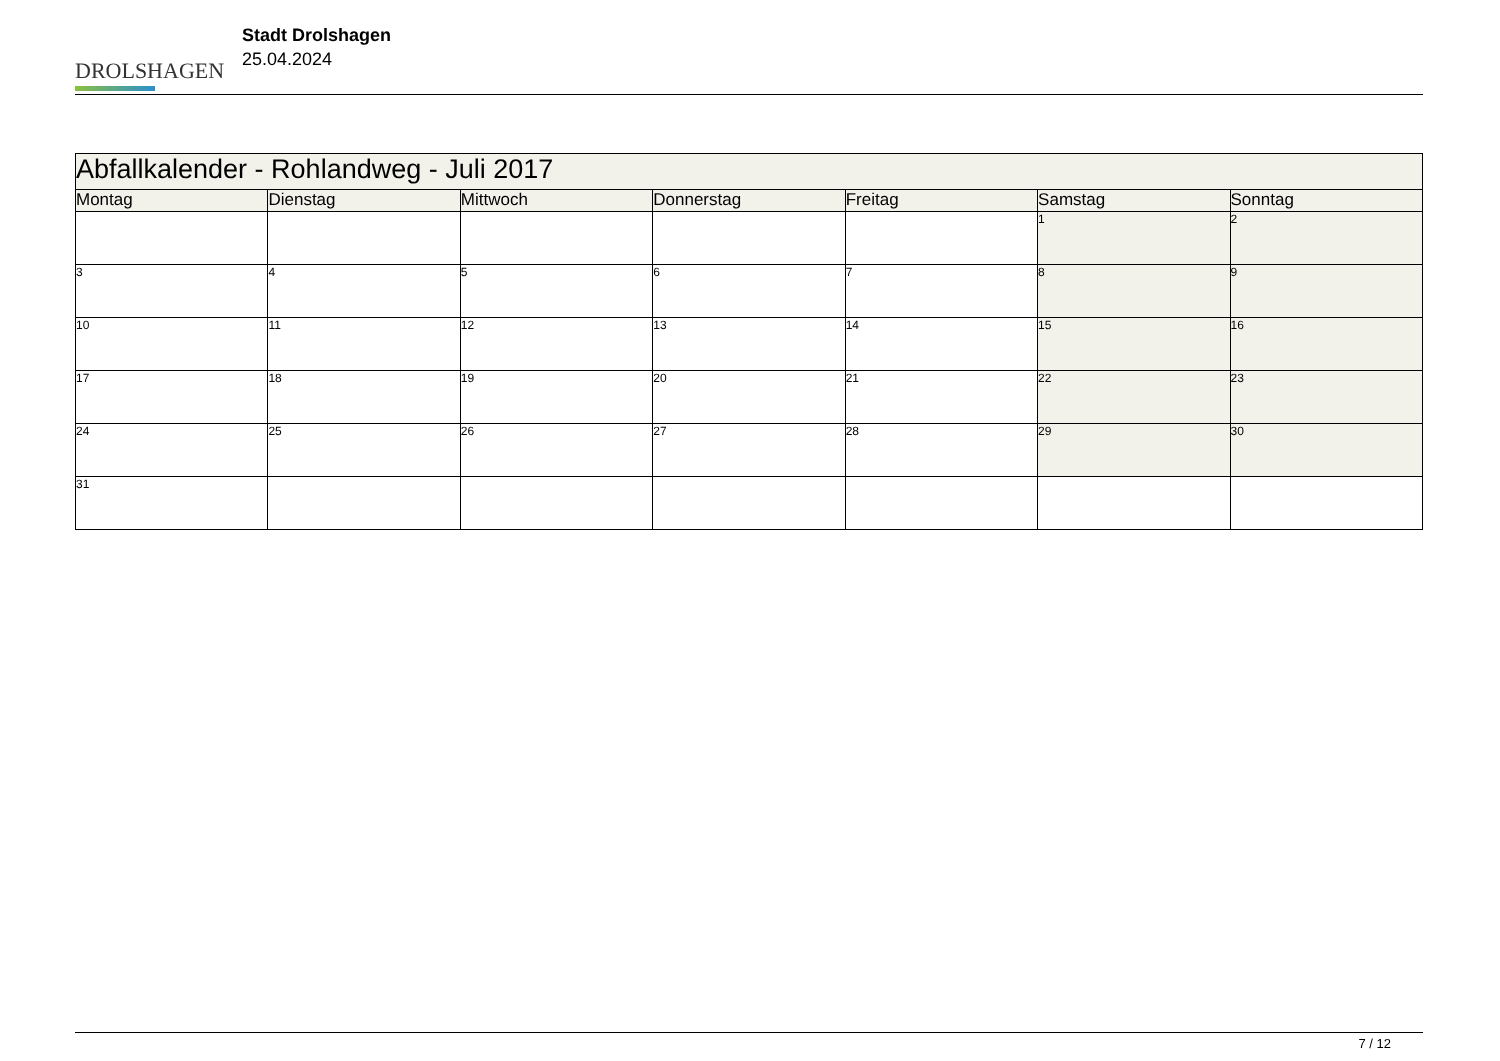DROLSHAGEN
Stadt Drolshagen
25.04.2024
| Abfallkalender - Rohlandweg - Juli 2017 | | | | | | |
| --- | --- | --- | --- | --- | --- | --- |
| Montag | Dienstag | Mittwoch | Donnerstag | Freitag | Samstag | Sonntag |
| | | | | | 1 | 2 |
| 3 | 4 | 5 | 6 | 7 | 8 | 9 |
| 10 | 11 | 12 | 13 | 14 | 15 | 16 |
| 17 | 18 | 19 | 20 | 21 | 22 | 23 |
| 24 | 25 | 26 | 27 | 28 | 29 | 30 |
| 31 | | | | | | |
7 / 12